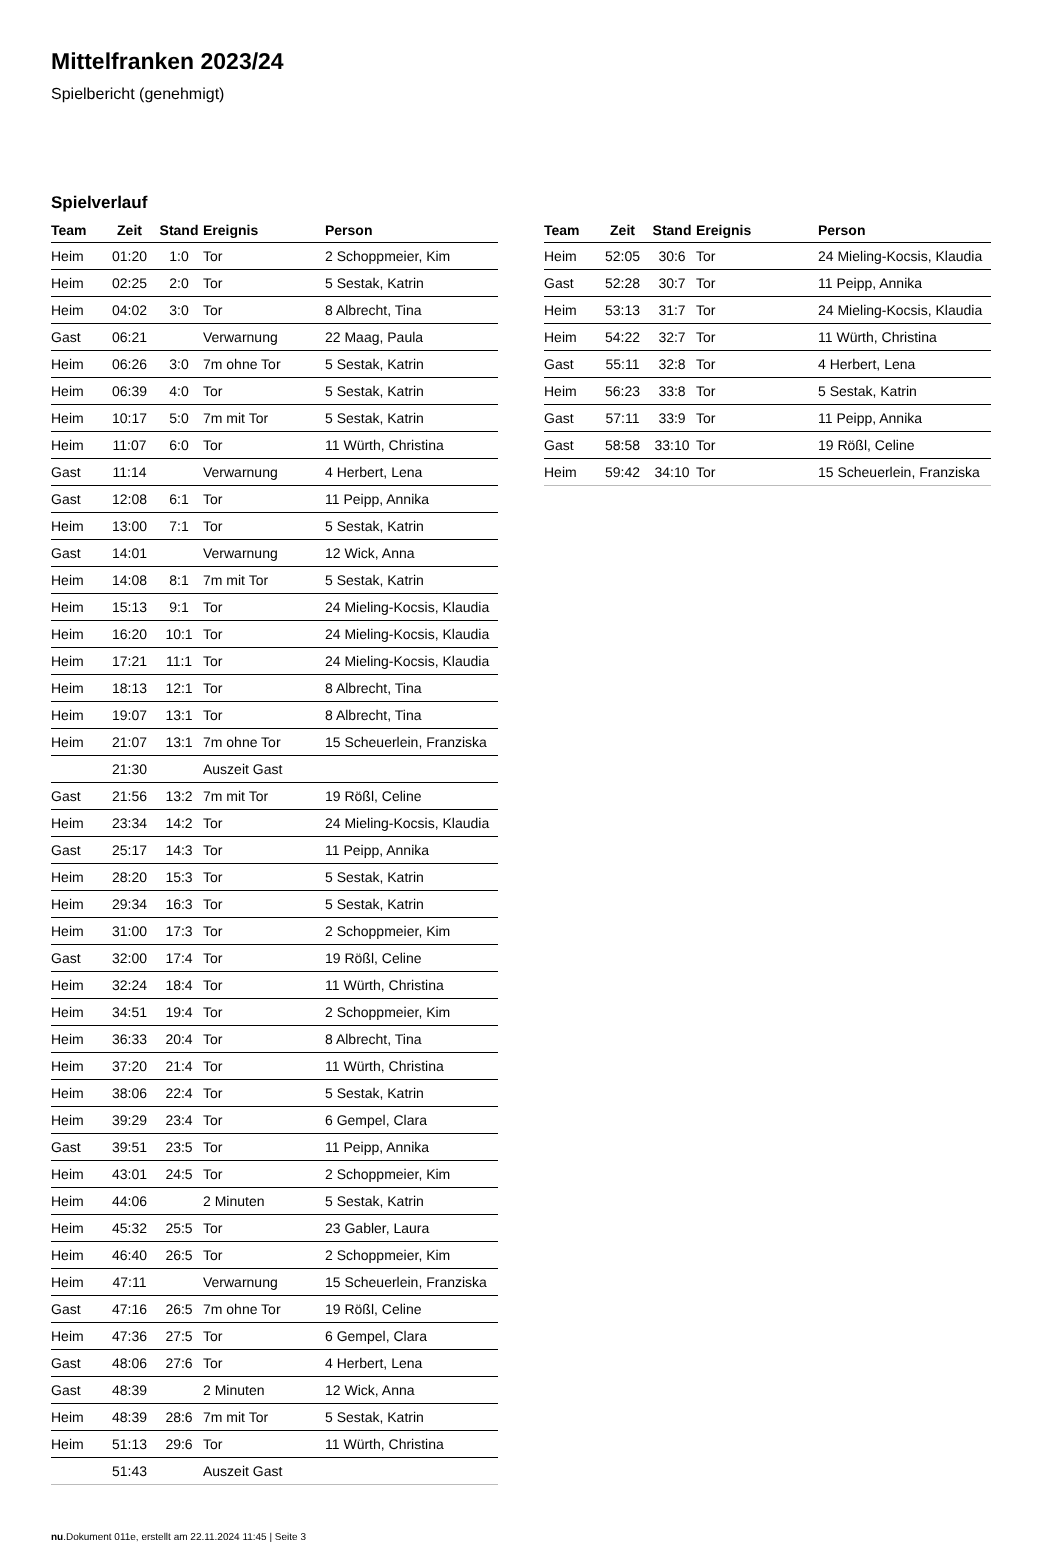Mittelfranken 2023/24
Spielbericht (genehmigt)
Spielverlauf
| Team | Zeit | Stand | Ereignis | Person |
| --- | --- | --- | --- | --- |
| Heim | 01:20 | 1:0 | Tor | 2 Schoppmeier, Kim |
| Heim | 02:25 | 2:0 | Tor | 5 Sestak, Katrin |
| Heim | 04:02 | 3:0 | Tor | 8 Albrecht, Tina |
| Gast | 06:21 | | Verwarnung | 22 Maag, Paula |
| Heim | 06:26 | 3:0 | 7m ohne Tor | 5 Sestak, Katrin |
| Heim | 06:39 | 4:0 | Tor | 5 Sestak, Katrin |
| Heim | 10:17 | 5:0 | 7m mit Tor | 5 Sestak, Katrin |
| Heim | 11:07 | 6:0 | Tor | 11 Würth, Christina |
| Gast | 11:14 | | Verwarnung | 4 Herbert, Lena |
| Gast | 12:08 | 6:1 | Tor | 11 Peipp, Annika |
| Heim | 13:00 | 7:1 | Tor | 5 Sestak, Katrin |
| Gast | 14:01 | | Verwarnung | 12 Wick, Anna |
| Heim | 14:08 | 8:1 | 7m mit Tor | 5 Sestak, Katrin |
| Heim | 15:13 | 9:1 | Tor | 24 Mieling-Kocsis, Klaudia |
| Heim | 16:20 | 10:1 | Tor | 24 Mieling-Kocsis, Klaudia |
| Heim | 17:21 | 11:1 | Tor | 24 Mieling-Kocsis, Klaudia |
| Heim | 18:13 | 12:1 | Tor | 8 Albrecht, Tina |
| Heim | 19:07 | 13:1 | Tor | 8 Albrecht, Tina |
| Heim | 21:07 | 13:1 | 7m ohne Tor | 15 Scheuerlein, Franziska |
| | 21:30 | | Auszeit Gast | |
| Gast | 21:56 | 13:2 | 7m mit Tor | 19 Rößl, Celine |
| Heim | 23:34 | 14:2 | Tor | 24 Mieling-Kocsis, Klaudia |
| Gast | 25:17 | 14:3 | Tor | 11 Peipp, Annika |
| Heim | 28:20 | 15:3 | Tor | 5 Sestak, Katrin |
| Heim | 29:34 | 16:3 | Tor | 5 Sestak, Katrin |
| Heim | 31:00 | 17:3 | Tor | 2 Schoppmeier, Kim |
| Gast | 32:00 | 17:4 | Tor | 19 Rößl, Celine |
| Heim | 32:24 | 18:4 | Tor | 11 Würth, Christina |
| Heim | 34:51 | 19:4 | Tor | 2 Schoppmeier, Kim |
| Heim | 36:33 | 20:4 | Tor | 8 Albrecht, Tina |
| Heim | 37:20 | 21:4 | Tor | 11 Würth, Christina |
| Heim | 38:06 | 22:4 | Tor | 5 Sestak, Katrin |
| Heim | 39:29 | 23:4 | Tor | 6 Gempel, Clara |
| Gast | 39:51 | 23:5 | Tor | 11 Peipp, Annika |
| Heim | 43:01 | 24:5 | Tor | 2 Schoppmeier, Kim |
| Heim | 44:06 | | 2 Minuten | 5 Sestak, Katrin |
| Heim | 45:32 | 25:5 | Tor | 23 Gabler, Laura |
| Heim | 46:40 | 26:5 | Tor | 2 Schoppmeier, Kim |
| Heim | 47:11 | | Verwarnung | 15 Scheuerlein, Franziska |
| Gast | 47:16 | 26:5 | 7m ohne Tor | 19 Rößl, Celine |
| Heim | 47:36 | 27:5 | Tor | 6 Gempel, Clara |
| Gast | 48:06 | 27:6 | Tor | 4 Herbert, Lena |
| Gast | 48:39 | | 2 Minuten | 12 Wick, Anna |
| Heim | 48:39 | 28:6 | 7m mit Tor | 5 Sestak, Katrin |
| Heim | 51:13 | 29:6 | Tor | 11 Würth, Christina |
| | 51:43 | | Auszeit Gast | |
| Team | Zeit | Stand | Ereignis | Person |
| --- | --- | --- | --- | --- |
| Heim | 52:05 | 30:6 | Tor | 24 Mieling-Kocsis, Klaudia |
| Gast | 52:28 | 30:7 | Tor | 11 Peipp, Annika |
| Heim | 53:13 | 31:7 | Tor | 24 Mieling-Kocsis, Klaudia |
| Heim | 54:22 | 32:7 | Tor | 11 Würth, Christina |
| Gast | 55:11 | 32:8 | Tor | 4 Herbert, Lena |
| Heim | 56:23 | 33:8 | Tor | 5 Sestak, Katrin |
| Gast | 57:11 | 33:9 | Tor | 11 Peipp, Annika |
| Gast | 58:58 | 33:10 | Tor | 19 Rößl, Celine |
| Heim | 59:42 | 34:10 | Tor | 15 Scheuerlein, Franziska |
nu.Dokument 011e, erstellt am 22.11.2024 11:45 | Seite 3